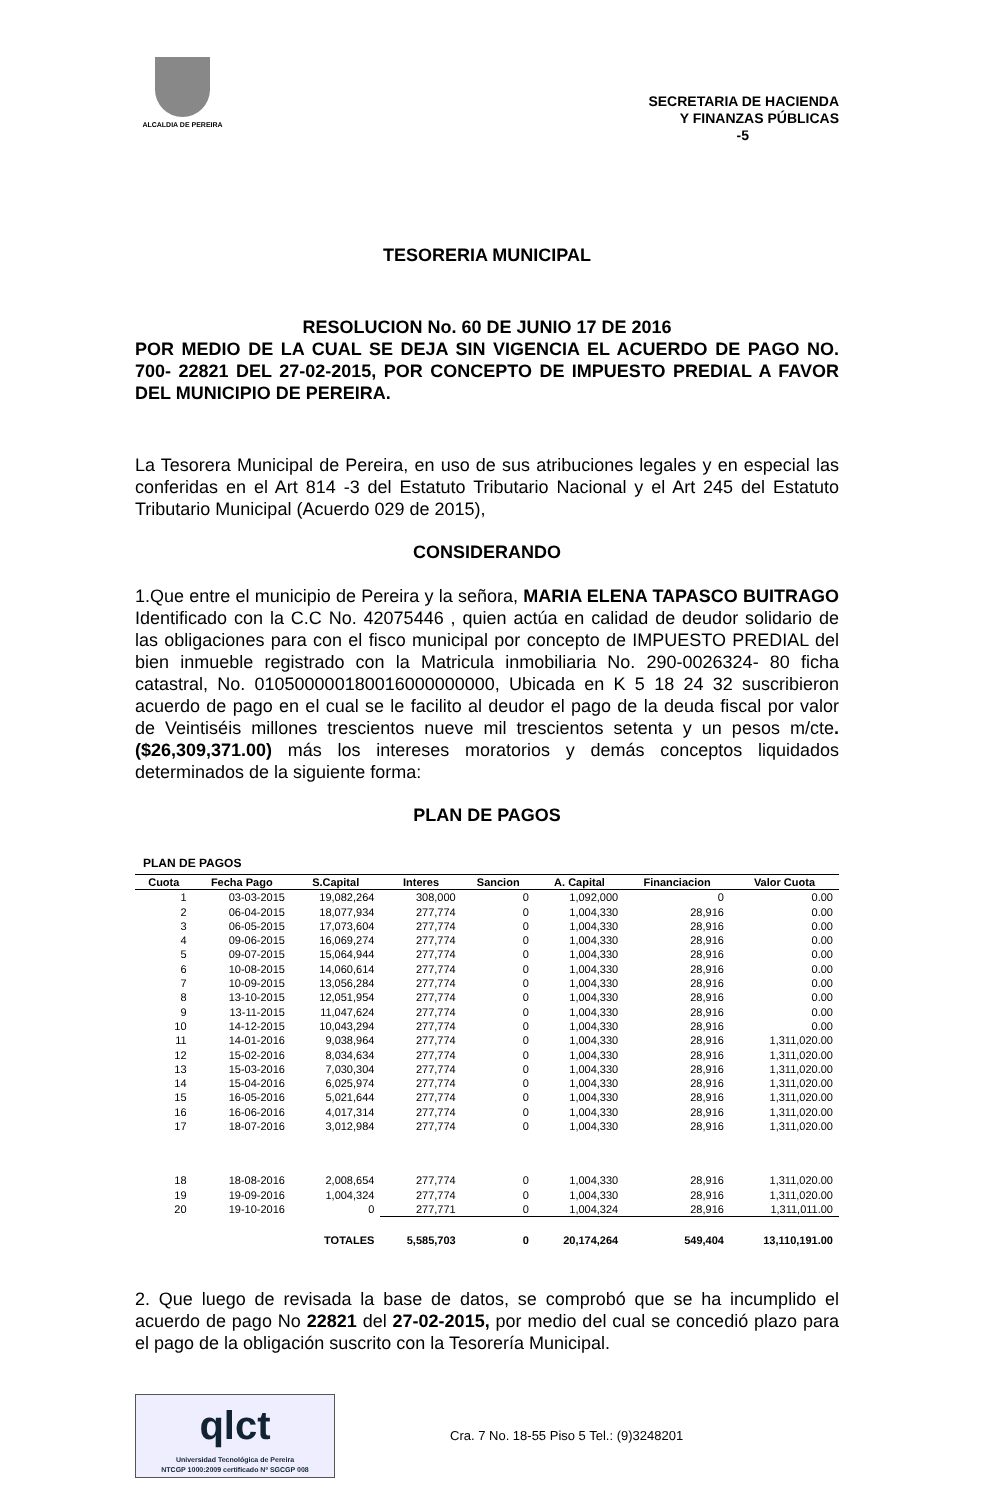ALCALDIA DE PEREIRA
SECRETARIA DE HACIENDA
Y FINANZAS PÚBLICAS
-5
TESORERIA MUNICIPAL
RESOLUCION No. 60 DE JUNIO 17 DE 2016
POR MEDIO DE LA CUAL SE DEJA SIN VIGENCIA EL ACUERDO DE PAGO NO. 700- 22821 DEL 27-02-2015, POR CONCEPTO DE IMPUESTO PREDIAL A FAVOR DEL MUNICIPIO DE PEREIRA.
La Tesorera Municipal de Pereira, en uso de sus atribuciones legales y en especial las conferidas en el Art 814 -3 del Estatuto Tributario Nacional y el Art 245 del Estatuto Tributario Municipal (Acuerdo 029 de 2015),
CONSIDERANDO
1.Que entre el municipio de Pereira y la señora, MARIA ELENA TAPASCO BUITRAGO Identificado con la C.C No. 42075446 , quien actúa en calidad de deudor solidario de las obligaciones para con el fisco municipal por concepto de IMPUESTO PREDIAL del bien inmueble registrado con la Matricula inmobiliaria No. 290-0026324- 80 ficha catastral, No. 010500000180016000000000, Ubicada en K 5 18 24 32 suscribieron acuerdo de pago en el cual se le facilito al deudor el pago de la deuda fiscal por valor de Veintiséis millones trescientos nueve mil trescientos setenta y un pesos m/cte. ($26,309,371.00) más los intereses moratorios y demás conceptos liquidados determinados de la siguiente forma:
PLAN DE PAGOS
PLAN DE PAGOS
| Cuota | Fecha Pago | S.Capital | Interes | Sancion | A. Capital | Financiacion | Valor Cuota |
| --- | --- | --- | --- | --- | --- | --- | --- |
| 1 | 03-03-2015 | 19,082,264 | 308,000 | 0 | 1,092,000 | 0 | 0.00 |
| 2 | 06-04-2015 | 18,077,934 | 277,774 | 0 | 1,004,330 | 28,916 | 0.00 |
| 3 | 06-05-2015 | 17,073,604 | 277,774 | 0 | 1,004,330 | 28,916 | 0.00 |
| 4 | 09-06-2015 | 16,069,274 | 277,774 | 0 | 1,004,330 | 28,916 | 0.00 |
| 5 | 09-07-2015 | 15,064,944 | 277,774 | 0 | 1,004,330 | 28,916 | 0.00 |
| 6 | 10-08-2015 | 14,060,614 | 277,774 | 0 | 1,004,330 | 28,916 | 0.00 |
| 7 | 10-09-2015 | 13,056,284 | 277,774 | 0 | 1,004,330 | 28,916 | 0.00 |
| 8 | 13-10-2015 | 12,051,954 | 277,774 | 0 | 1,004,330 | 28,916 | 0.00 |
| 9 | 13-11-2015 | 11,047,624 | 277,774 | 0 | 1,004,330 | 28,916 | 0.00 |
| 10 | 14-12-2015 | 10,043,294 | 277,774 | 0 | 1,004,330 | 28,916 | 0.00 |
| 11 | 14-01-2016 | 9,038,964 | 277,774 | 0 | 1,004,330 | 28,916 | 1,311,020.00 |
| 12 | 15-02-2016 | 8,034,634 | 277,774 | 0 | 1,004,330 | 28,916 | 1,311,020.00 |
| 13 | 15-03-2016 | 7,030,304 | 277,774 | 0 | 1,004,330 | 28,916 | 1,311,020.00 |
| 14 | 15-04-2016 | 6,025,974 | 277,774 | 0 | 1,004,330 | 28,916 | 1,311,020.00 |
| 15 | 16-05-2016 | 5,021,644 | 277,774 | 0 | 1,004,330 | 28,916 | 1,311,020.00 |
| 16 | 16-06-2016 | 4,017,314 | 277,774 | 0 | 1,004,330 | 28,916 | 1,311,020.00 |
| 17 | 18-07-2016 | 3,012,984 | 277,774 | 0 | 1,004,330 | 28,916 | 1,311,020.00 |
| 18 | 18-08-2016 | 2,008,654 | 277,774 | 0 | 1,004,330 | 28,916 | 1,311,020.00 |
| 19 | 19-09-2016 | 1,004,324 | 277,774 | 0 | 1,004,330 | 28,916 | 1,311,020.00 |
| 20 | 19-10-2016 | 0 | 277,771 | 0 | 1,004,324 | 28,916 | 1,311,011.00 |
| | | TOTALES | 5,585,703 | 0 | 20,174,264 | 549,404 | 13,110,191.00 |
2. Que luego de revisada la base de datos, se comprobó que se ha incumplido el acuerdo de pago No 22821 del 27-02-2015, por medio del cual se concedió plazo para el pago de la obligación suscrito con la Tesorería Municipal.
qlct
Universidad Tecnológica de Pereira
NTCGP 1000:2009 certificado Nº SGCGP 008
Cra. 7 No. 18-55 Piso 5 Tel.: (9)3248201